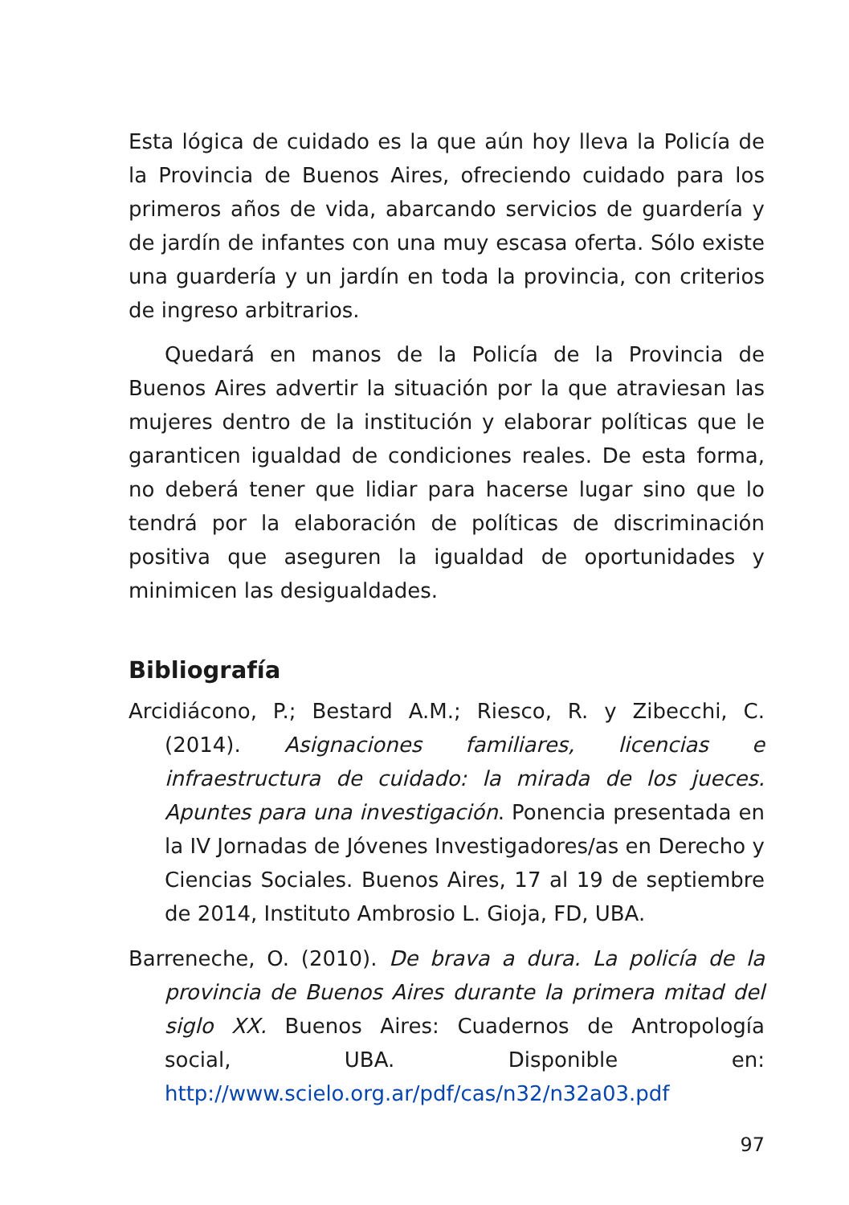Esta lógica de cuidado es la que aún hoy lleva la Policía de la Provincia de Buenos Aires, ofreciendo cuidado para los primeros años de vida, abarcando servicios de guardería y de jardín de infantes con una muy escasa oferta. Sólo existe una guardería y un jardín en toda la provincia, con criterios de ingreso arbitrarios.
Quedará en manos de la Policía de la Provincia de Buenos Aires advertir la situación por la que atraviesan las mujeres dentro de la institución y elaborar políticas que le garanticen igualdad de condiciones reales. De esta forma, no deberá tener que lidiar para hacerse lugar sino que lo tendrá por la elaboración de políticas de discriminación positiva que aseguren la igualdad de oportunidades y minimicen las desigualdades.
Bibliografía
Arcidiácono, P.; Bestard A.M.; Riesco, R. y Zibecchi, C. (2014). Asignaciones familiares, licencias e infraestructura de cuidado: la mirada de los jueces. Apuntes para una investigación. Ponencia presentada en la IV Jornadas de Jóvenes Investigadores/as en Derecho y Ciencias Sociales. Buenos Aires, 17 al 19 de septiembre de 2014, Instituto Ambrosio L. Gioja, FD, UBA.
Barreneche, O. (2010). De brava a dura. La policía de la provincia de Buenos Aires durante la primera mitad del siglo XX. Buenos Aires: Cuadernos de Antropología social, UBA. Disponible en: http://www.scielo.org.ar/pdf/cas/n32/n32a03.pdf
97